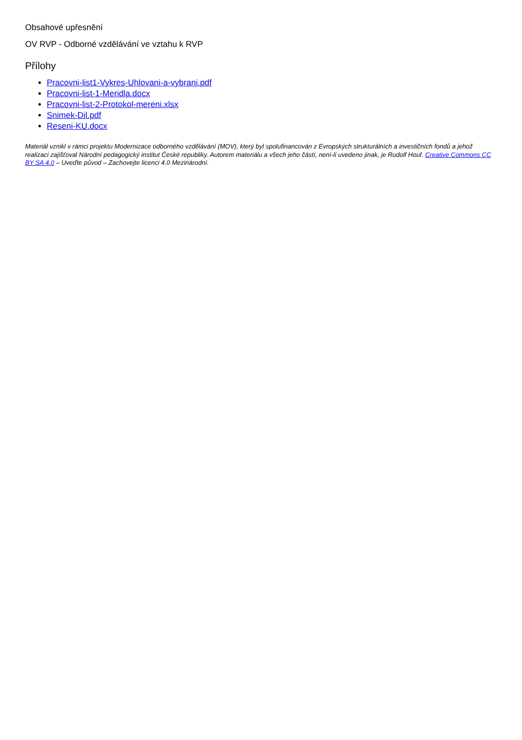Obsahové upřesnění
OV RVP - Odborné vzdělávání ve vztahu k RVP
Přílohy
Pracovni-list1-Vykres-Uhlovani-a-vybrani.pdf
Pracovni-list-1-Meridla.docx
Pracovni-list-2-Protokol-mereni.xlsx
Snimek-Dil.pdf
Reseni-KU.docx
Materiál vznikl v rámci projektu Modernizace odborného vzdělávání (MOV), který byl spolufinancován z Evropských strukturálních a investičních fondů a jehož realizaci zajišťoval Národní pedagogický institut České republiky. Autorem materiálu a všech jeho částí, není-li uvedeno jinak, je Rudolf Houf. Creative Commons CC BY SA 4.0 – Uveďte původ – Zachovejte licenci 4.0 Mezinárodní.